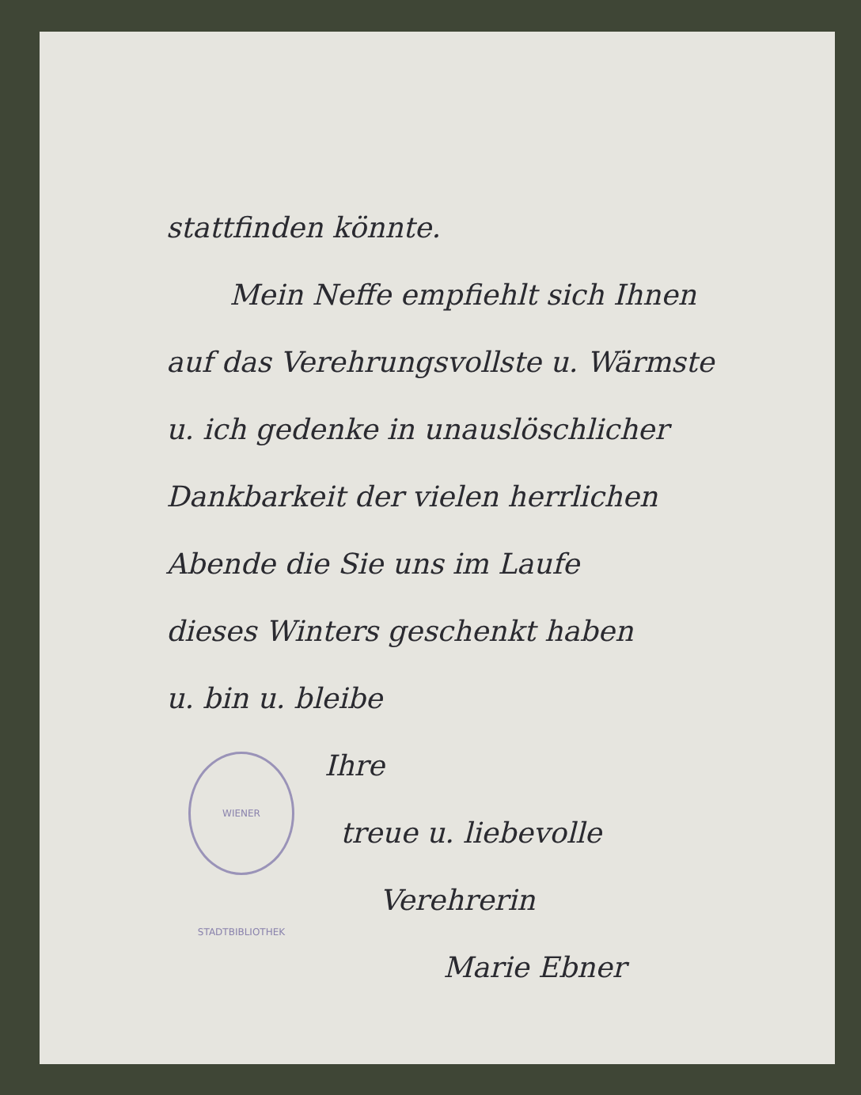stattfinden könnte.
Mein Neffe empfiehlt sich Ihnen
auf das Verehrungsvollste u. Wärmste
u. ich gedenke in unauslöschlicher
Dankbarkeit der vielen herrlichen
Abende die Sie uns im Laufe
dieses Winters geschenkt haben
u. bin u. bleibe
Ihre
treue u. liebevolle
Verehrerin
Marie Ebner
WIENER STADTBIBLIOTHEK